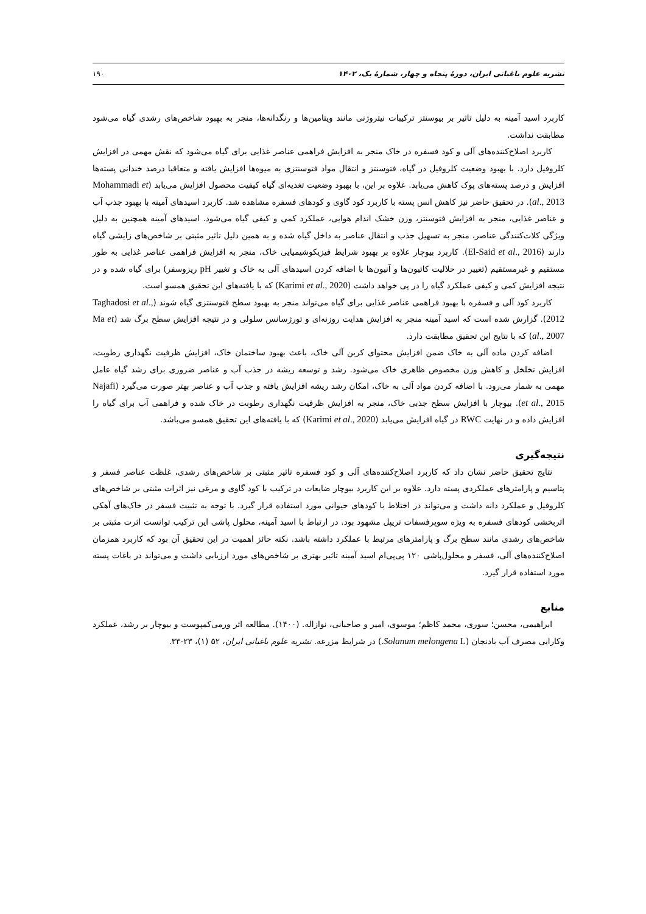نشریه علوم باغبانی ایران، دورهٔ پنجاه و چهار، شمارهٔ یک، ۱۴۰۲ ۱۹۰
کاربرد اسید آمینه به دلیل تاثیر بر بیوسنتز ترکیبات نیتروژنی مانند ویتامین‌ها و رنگدانه‌ها، منجر به بهبود شاخص‌های رشدی گیاه می‌شود مطابقت نداشت.
کاربرد اصلاح‌کننده‌های آلی و کود فسفره در خاک منجر به افزایش فراهمی عناصر غذایی برای گیاه می‌شود که نقش مهمی در افزایش کلروفیل دارد. با بهبود وضعیت کلروفیل در گیاه، فتوسنتز و انتقال مواد فتوسنتزی به میوه‌ها افزایش یافته و متعاقبا درصد خندانی پسته‌ها افزایش و درصد پسته‌های پوک کاهش می‌یابد. علاوه بر این، با بهبود وضعیت تغذیه‌ای گیاه کیفیت محصول افزایش می‌یابد (Mohammadi et al., 2013). در تحقیق حاضر نیز کاهش انس پسته با کاربرد کود گاوی و کودهای فسفره مشاهده شد. کاربرد اسیدهای آمینه با بهبود جذب آب و عناصر غذایی، منجر به افزایش فتوسنتز، وزن خشک اندام هوایی، عملکرد کمی و کیفی گیاه می‌شود. اسیدهای آمینه همچنین به دلیل ویژگی کلات‌کنندگی عناصر، منجر به تسهیل جذب و انتقال عناصر به داخل گیاه شده و به همین دلیل تاثیر مثبتی بر شاخص‌های زایشی گیاه دارند (El-Said et al., 2016). کاربرد بیوچار علاوه بر بهبود شرایط فیزیکوشیمیایی خاک، منجر به افزایش فراهمی عناصر غذایی به طور مستقیم و غیرمستقیم (تغییر در حلالیت کاتیون‌ها و آنیون‌ها با اضافه کردن اسیدهای آلی به خاک و تغییر pH ریزوسفر) برای گیاه شده و در نتیجه افزایش کمی و کیفی عملکرد گیاه را در پی خواهد داشت (Karimi et al., 2020) که با یافته‌های این تحقیق همسو است.
کاربرد کود آلی و فسفره با بهبود فراهمی عناصر غذایی برای گیاه می‌تواند منجر به بهبود سطح فتوسنتزی گیاه شوند (Taghadosi et al., 2012). گزارش شده است که اسید آمینه منجر به افزایش هدایت روزنه‌ای و تورژسانس سلولی و در نتیجه افزایش سطح برگ شد (Ma et al., 2007) که با نتایج این تحقیق مطابقت دارد.
اضافه کردن ماده آلی به خاک ضمن افزایش محتوای کربن آلی خاک، باعث بهبود ساختمان خاک، افزایش ظرفیت نگهداری رطوبت، افزایش تخلخل و کاهش وزن مخصوص ظاهری خاک می‌شود. رشد و توسعه ریشه در جذب آب و عناصر ضروری برای رشد گیاه عامل مهمی به شمار می‌رود. با اضافه کردن مواد آلی به خاک، امکان رشد ریشه افزایش یافته و جذب آب و عناصر بهتر صورت می‌گیرد (Najafi et al., 2015). بیوچار با افزایش سطح جذبی خاک، منجر به افزایش ظرفیت نگهداری رطوبت در خاک شده و فراهمی آب برای گیاه را افزایش داده و در نهایت RWC در گیاه افزایش می‌یابد (Karimi et al., 2020) که با یافته‌های این تحقیق همسو می‌باشد.
نتیجه‌گیری
نتایج تحقیق حاضر نشان داد که کاربرد اصلاح‌کننده‌های آلی و کود فسفره تاثیر مثبتی بر شاخص‌های رشدی، غلظت عناصر فسفر و پتاسیم و پارامترهای عملکردی پسته دارد. علاوه بر این کاربرد بیوچار ضایعات در ترکیب با کود گاوی و مرغی نیز اثرات مثبتی بر شاخص‌های کلروفیل و عملکرد دانه داشت و می‌تواند در اختلاط با کودهای حیوانی مورد استفاده قرار گیرد. با توجه به تثبیت فسفر در خاک‌های آهکی اثربخشی کودهای فسفره به ویژه سوپرفسفات تریپل مشهود بود. در ارتباط با اسید آمینه، محلول پاشی این ترکیب توانست اثرت مثبتی بر شاخص‌های رشدی مانند سطح برگ و پارامترهای مرتبط با عملکرد داشته باشد. نکته حائز اهمیت در این تحقیق آن بود که کاربرد همزمان اصلاح‌کننده‌های آلی، فسفر و محلول‌پاشی ۱۲۰ پی‌پی‌ام اسید آمینه تاثیر بهتری بر شاخص‌های مورد ارزیابی داشت و می‌تواند در باغات پسته مورد استفاده قرار گیرد.
منابع
ابراهیمی، محسن؛ سوری، محمد کاظم؛ موسوی، امیر و صاحبانی، نوازاله. (۱۴۰۰). مطالعه اثر ورمی‌کمپوست و بیوچار بر رشد، عملکرد وکارایی مصرف آب بادنجان (Solanum melongena L.) در شرایط مزرعه. نشریه علوم باغبانی ایران، ۵۲ (۱)، ۲۳-۳۳.